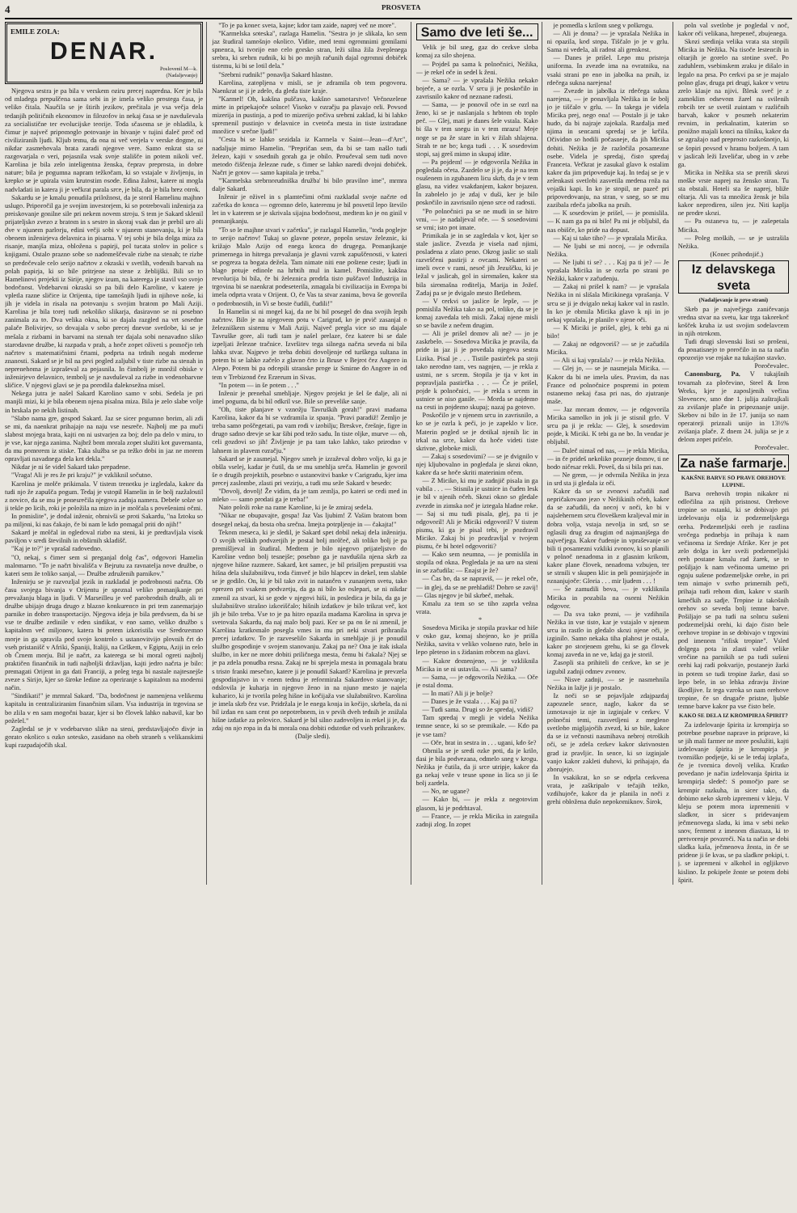4 PROSVETA
EMILE ZOLA:
DENAR.
Poslovenil M—k.
(Nadaljevanje)
Njegova sestra je pa bila v verskem oziru precej napredna. Ker je bila od mladega prepuščena sama sebi in je imela veliko prostega časa, je veliko čitala. Naučila se je štirih jezikov, prečitala je vsa večja dela tedanjih političnih ekonomov in filozofov in nekaj časa se je navduševala za socialistične ter evolucijske teorije. Toda sčasoma se je ohladila, k čimur je največ pripomoglo potovanje in bivanje v tujini daleč proč od civiliziranih ljudi. Kljub temu, da ona ni več verjela v verske dogme, ni nikdar zasmehovala brata zaradi njegove vere. Samo enkrat sta se razgovarjala o veri, pojasnila vsak svoje stališče in potem nikoli več. Karolina je bila zelo inteligentna ženska, čeprav preprosta, in dobre nature; bila je pogumna napram težkočam, ki so vstajale v življenju, in krepko se je upirala vsim krutostim osode. Edina žalost, katere ni mogla nadvladati in katera ji je večkrat parala srce, je bila, da je bila brez otrok.
Sakardu se je kmalu ponudila priložnost, da je storil Hamelinu majhno uslugo. Priporočil ga je svojim investorjem, ki so potrebovali inženirja za preiskovanje gonilne sile pri nekem novem stroju. S tem je Sakard sklenil prijateljsko zvezo z bratom in s sestro in skoraj vsak dan je prebil uro ali dve v njunem parlorju, edini večji sobi v njunem stanovanju, ki je bila obenem inženirjeva delavnica in pisarna. V tej sobi je bila dolga miza za risanje, manjša miza, obložena s papirji, pol tucata stolov in police s knjigami. Ostalo prazno sobe so nadomeščevale rizbe na stenah; te rizbe so predočevale celo serijo načrtov z okraski v svetlih, vodenih barvah na polah papirja, ki so bile pritrjene na stene z žeblijški. Bili so to Hamelinovi projekti iz Sirije, njegov izum, na katerega je stavil vso svojo bodočnost. Vodebarvni okraski so pa bili delo Karoline, v katere je vpletla razne sličice iz Orijenta, tipe tamošnjih ljudi in njihove noše, ki jih je videla in risala na potovanju s svojim bratom po Mali Aziji. Karolina je bila torej tudi nekoliko slikarja, dasiravno se ni posebno zanimala za to. Dva velika okna, ki so dajala razgled na vrt sosedne palače Bolivirjev, so dovajala v sobo precej dnevne svetlobe, ki se je mešala z rizbami in barvami na stenah ter dajala sobi nenavadno sliko starodavne družbe, ki razpada v prah, a hoče zopet oživeti s pomočjo teh načrtov s matematičnimi črtami, podprta na trdnih nogah moderne znanosti. Sakard se je bil na prvi pogled zaljubil v tiste rizbe na stenah in neprenehoma je izpraševal za pojasnila. In čimbolj je množil obiske v inženirjevo delavnico, tembolj se je navduševal za rizbe in vodenobarvne sličice. V njegovi glavi se je pa porodila dalekosežna misel.
Nekega jutra je našel Sakard Karolino samo v sobi. Sedela je pri manjši mizi, ki je bila obenem njena pisalna miza. Bila je zelo slabe volje in brskala po nekih listinah.
"Slabo nama gre, gospod Sakard. Jaz se sicer pogumno borim, ali zdi se mi, da naenkrat prihajajo na naju vse nesreče. Najbolj me pa muči slabost mojega brata, kajti on ni ustvarjen za boj; delo pa delo v miru, to je vse, kar njega zanima. Najbrž bom morala zopet služiti kot guvernanta, da mu pomorem iz stiske. Taka služba se pa težko dobi in jaz ne morem opravljati navadnega dela kot dekla."
Nikdar je ni še videl Sakard tako prepadene.
"Vraga! Ali je res že pri kraju?" je vzkliknil sočutno.
Karolina je molče prikimala. V tistem trenotku je izgledala, kakor da tudi njo že zapušča pogum. Tedaj je vstopil Hamelin in še bolj razžalostil z novico, da se mu je ponesrečila njegova zadnja namera. Debele solze so ji tekle po licih, roki je položila na mizo in je molčala s povešenimi očmi.
In pomislite", je dodal inženir, obrnivši se proti Sakardu, "na Iztoku so pa miljoni, ki nas čakajo, če bi nam le kdo pomagal priti do njih!"
Sakard je molčal in ogledoval rizbo na steni, ki je predtavljala visok paviljon v sredi številnih in obširnih skladišč.
"Kaj je to?" je vprašal radovedno.
"O, nekaj, s čimer sem si preganjal dolg čas", odgovori Hamelin malomarno. "To je načrt bivališča v Bejrutu za ravnatelja nove družbe, o kateri sem že toliko sanjal, — Družbe združenih parnikov."
Inženirju se je razvozljal jezik in razkladal je podrobnosti načrta. Ob času svojega bivanja v Orijentu je spoznal veliko pomanjkanje pri prevažanju blaga in ljudi. V Marseilleu je več parobrodnih družb, ali te družbe ubijajo druga drugo z blazno konkurenco in pri tem zanemarjajo parnike in dobro transportacijo. Njegova ideja je bila predvsem, da bi se vse te družbe zedinile v eden sindikat, v eno samo, veliko družbo s kapitalom več miljonov, katera bi potem izkoristila vse Sredozemno morje in ga spravila pod svojo kontrolo s ustanovitvijo plovnih črt do vseh pristanišč v Afriki, Španiji, Italiji, na Grškem, v Egiptu, Aziji in celo ob Črnem morju. Bil je načrt, za katerega se bi moral ogreti najbolj praktičen finančnik in tudi najboljši državljan, kajti jedro načrta je bilo: premagati Orijent in ga dati Franciji, a poleg tega bi nastale najtesnejše zveze s Sirijo, kjer so široke ledine za operiranje s kapitalom na moderni način.
"Sindikati!" je mrmral Sakard. "Da, bodočnost je namenjena velikemu kapitalu in centraliziranim finančnim silam. Vsa industrija in trgovina se bo zlila v en sam mogočni bazar, kjer si bo človek lahko nabavil, kar bo poželel."
Zagledal se je v vodebarvno sliko na steni, predstavljajočo divje in gorato okolico s ozko sotesko, zasidano na obeh straneh s velikanskimi kupi razpadajočih skal.
"To je pa konec sveta, kajne; kdor tam zaide, naprej več ne more".
"Karmelska soteska", razlaga Hamelin. "Sestra jo je slikala, ko sem jaz študiral tamošnjo okolico. Vidite, med temi ogromnimi gomilami spnenca, ki tvorijo eno celo gorsko stran, leži silna žila žveplenega srebra, ki srebrn rudnik, ki bi po mojih računih dajal ogromni dobiček tistemu, ki bi se lotil dela."
"Srebrni rudnik!" ponavlja Sakard hlastno.
Karolina, zatopljena v misli, se je zdramila ob tem pogovoru. Naenkrat se ji je zdelo, da gleda tiste kraje.
"Karmel! Oh, kakšna puščava, kakšno samotarstvo! Večnozelene mirte in pripekajoče solnce! Visoko v ozračju pa plavajo orli. Povsod mizerija in pustinja, a pod to mizerijo počiva srebrni zaklad, ki bi lahko spremenil pustinjo v delavnice in cvetoča mesta in tiste izstradane množice v srečne ljudi!"
"Cesta bi se lahko sezidala iz Karmela v Saint—Jean—d'Arc", nadaljuje mirno Hamelin. "Prepričan sem, da bi se tam našlo tudi železo, kajti v sosednih gorah ga je obilo. Proučeval sem tudi novo metodo čiščenja železne rude, s čimer se lahko naredi dvojni dobiček. Načrt je gotov — samo kapitala je treba."
"'Karmelska srebrnorudniška družba' bi bilo pravilno ime", mrmra dalje Sakard.
Inženir je oživel in s plamtečimi očmi razkladal svoje načrte od začetka do konca — ogromno delo, kateremu je bil posvetil lepo število let in v katerem se je skrivala sijajna bodočnost, medtem ko je on ginil v pomanjkanju.
"To so le majhne stvari v začetku", je razlagal Hamelin, "toda poglejte to serijo načrtov! Tukaj so glavne poteze, popoln sestav železnic, ki križajo Malo Azijo od enega konca do drugega. Pomanjkanje primernega in hitrega prevažanja je glavni vzrok zapuščenosti, v kateri se pogreza ta bogata dežela. Tam nimate niti ene poštene ceste; ljudi in blago potuje edinole na hrbtih mul in kamel. Pomislite, kakšna revolucija bi bila, če bi železnica prodrla tisto puščavo! Industrija in trgovina bi se naenkrat podeseterila, zmagala bi civilizacija in Evropa bi imela odprta vrata v Orijent. O, če Vas ta stvar zanima, bova še govorila o podrobnostih, in Vi se boste čudili, čudili!"
In Hamelin si ni mogel kaj, da ne bi bil posegel do dna svojih lepih načrtov. Bilo je na njegovem potu v Carigrad, ko je prvič zasanjal o železniškem sistemu v Mali Aziji. Največ pregla vice so mu dajale Tavruške gore, ali tudi tam je našel prelaze, čez katere bi se dale izpeljati železne tračnice. Izvršitev tega silnega načrta seveda ni bila lahka stvar. Najprvo je treba dobiti dovoljenje od turškega sultana in potem bi se lahko začelo z glavno črto iz Bruse v Bejrot čez Angoro in Alepo. Potem bi pa odcepili stranske proge iz Smirne do Angore in od tem v Trebizond čez Erzerum in Sivas.
"In potem — in še potem . . ."
Inženir je prenehal smehljaje. Njegov projekt je šel še dalje, ali ni imel poguma, da bi bil odkril vse. Bile so prevelike sanje.
"Oh, tiste planjave v vznožju Tavruških gorah!" pravi madama Karolina, kakor da bi se vzdramila iz spanja. "Pravi paradiž! Zemljo je treba samo poščegetati, pa vam rodi v izobilju; Breskve, črešnje, figre in drugo sadno drevje se kar šibi pod težo sadu. In tiste oljke, murve — oh, celi gozdovi so jih! Življenje je pa tam tako lahko, tako prirodno v lahnem in plavem ozračju."
Sakard se je zasmejal. Njegov smeh je izraževal dobro voljo, ki ga je obšla vselej, kadar je čutil, da se mu smehlja sreča. Hamelin je govoril še o drugih projektih, posebno o ustanovitvi banke v Carigradu, kjer ima precej zaslombe, zlasti pri vezirju, a tudi mu seže Sakard v besedo:
"Dovolj, dovolj! Že vidim, da je tam zemlja, po kateri se cedi med in mleko — samo prodati ga je treba!"
Nato položi roke na rame Karoline, ki je še zmiraj sedela.
"Nikar ne obupavajte, gospa! Jaz Vas ljubim! Z Vašim bratom bom dosegel nekaj, da bosta oba srečna. Imejta potrpljenje in — čakajta!"
Tekom meseca, ki je sledil, je Sakard spet dobil nekaj dela inženirju. O svojih velikih podvzetjih je postal bolj molčeč, ali toliko bolj je pa premišljeval in študiral. Medtem je bilo njegovo prijateljstvo do Karoline vedno bolj tesnejše; posebno ga je navdušila njena skrb za njegove hišne razmere. Sakard, kot samec, je bil prisiljen prepustiti vsa hišna dela služabništvu, toda čimveč je bilo hlapcev in dekel, tem slabše se je godilo. On, ki je bil tako zvit in natančen v zunanjem svetu, tako oprezen pri vsakem podvzetju, da ga ni bilo ko oslepari, se ni nikdar zmenil za stvari, ki se gode v njegovi hiši, in posledica je bila, da ga je služabništvo strašno izkoriščalo; hišnih izdatkov je bilo trikrat več, kot jih je bilo treba. Vse to je pa hitro opazila madama Karolina in sprva je svetovala Sakardu, da naj malo bolj pazi. Ker se pa on še ni zmenil, je Karolina kratkomalo posegla vmes in mu pri neki stvari prihranila precej izdatkov. To je razveselilo Sakarda in smehljaje ji je ponudil službo gospodinje v svojem stanovanju. Zakaj pa ne? Ona je itak iskala službo, in ker ne more dobiti priličnega mesta, čemu bi čakala? Njej se je pa zdela ponudba resna. Zakaj ne bi sprejela mesta in pomagala bratu s tristo franki mesečno, katere ji je ponudil Sakard? Karolina je prevzela gospodinjstvo in v enem tednu je reformirala Sakardovo stanovanje; odslovila je kuharja in njegovo ženo in na njuno mesto je najela kuharico, ki je tvorila poleg hišne in kočijaža vse služabništvo. Karolina je imela skrb čez vse. Pridržala je le enega konja in kočijo, skrbela, da ni bil izdan en sam cent po nepotrebnem, in v prvih dveh tednih je znižala hišne izdatke za polovico. Sakard je bil silno zadovoljen in rekel ji je, da zdaj on njo ropa in da bi morala ona dobiti odstotke od vseh prihrankov.
(Dalje sledi).
Samo dve leti še...
Velik je bil sneg, gaz do cerkve sloba komaj za silo shojena.
— Pojdeš pa sama k polnočnici, Nežika, — je rekel oče in sedel k ženi.
— Sama? — je vprašala Nežika nekako boječe, a se ozrla. V srcu ji je poskočilo in zavrisnilo kakor od neznane radosti.
— Sama, — je ponovil oče in se ozrl na ženo, ki se je naslanjala s hrbtom ob toplo peč. — Glej, mati je danes šele vstala. Kako bi šla v tem snegu in v tem mrazu! Moje noge se pa že stare in kri v žilah shlajena. Strah te ne bo; koga tudi . . . K sosedovim stopi, saj greš mimo in skupaj idite.
— Pa pojdem! — je odgovorila Nežika in pogledala očeta. Zazdelo se ji je, da je na tem osušenem in zgubanem licu skrb, da je v tem glasu, na videz vsakdanjem, kakor bojazen. In zabolelo jo je zdaj v duši, ker je bilo poskočilo in zavrisnilo njeno srce od radosti.
"Po polnočnici pa se ne mudi in se hitro vrni, — je nadaljeval oče. — S sosedovimi se vrni; isto pot imate.
Primikala je in se zagledala v kot, kjer so stale jaslice. Zvezda je visela nad njimi, posladena z zlato peno. Okrog jaslic so stali razvrščeni pastirji z ovcami. Nekateri so imeli ovce v rami, nesoč jih Jezuščku, ki je ležal v jaslicah, gol in siromašen, kakor sta bila siromašna roditelja, Marija in Jožef. Zadaj pa se je dvigalo mesto Betlehem.
— V cerkvi so jaslice še lepše, — je pomislila Nežika tako na pol, toliko, da se je komaj zavedala teh misli. Zakaj njene misli so se bavile z nečem drugim.
— Ali je prišel domov ali ne? — jo je zaskrbelo. — Sosedova Micika je pravila, da pride in jaz ji je povedala njegova sestra Lizika. Pisal je . . . Tistile pastirček pa stoji tako nerodno tam, ves nagnjen, — je rekla z ustmi, ne s srcem. Stopila je tja v kot in popravljala pastirčka . . . — Če je prišel, pojde k polnočnici, — je rekla s srcem in ustnice se niso ganile. — Morda se najdemo na cesti in pojdemo skupaj; nazaj pa gotovo.
Poskočilo je v njenem srcu in zavrisnilo, a ko se je ozrla k peči, jo je zapeklo v lice. Materin pogled se je dotikal njenih lic in trkal na srce, kakor da hoče videti tiste skrivne, globoke misli.
— Zakaj s sosedovimi? — se je dvignilo v njej kljubovalno in pogledala je skozi okno, kakor da se hoče skriti materinim očem.
— Z Miciko, ki mu je zadnjič pisala in ga vabila . . . — Stisnila je ustnice in čuden lesk je bil v njenih očeh. Skozi okno so gledale zvezde in zimska noč je iztegala hladne roke. — Saj si mu tudi pisala, glej, pa ti je odgovoril! Ali je Miciki odgovoril? V tistem pismu, ki ga je pisal tebi, je pozdravil Miciko. Zakaj bi jo pozdravljal v tvojem pismu, če bi hotel odgovoriti?
— Kako sem neumna, — je pomislila in stopila od okna. Pogledala je na uro na steni in se začudila: — Enajst je že?
— Čas bo, da se napraviš, — je rekel oče, — in glej, da se ne prehladiš! Dobro se zavij! — Glas njegov je bil skrbeč, mehak.
Kmalu za tem so se tiho zaprla vežna vrata.
*
Sosedova Micika je stopila pravkar od hiše v osko gaz, komaj shojeno, ko je prišla Nežika, savita v veliko volneno ruto, belo in lepo pleteno in s židanim robcem na glavi.
— Kakor domenjeno, — je vzkliknila Micika in se ni ustavila. — Ali sama?
— Sama, — je odgovorila Nežika. — Oče je ostal doma.
— In mati? Ali ji je bolje?
— Danes je že vstala . . . Kaj pa ti?
— Tudi sama. Drugi so že spredaj, vidiš?
Tam spredaj v megli je videla Nežika temne sence, ki so se premikale. — Kdo pa je vse tam?
— Oče, brat in sestra in . . . ugani, kdo še?
Obrnila se je sredi ozke poti, da je krilo, dasi je bila podvezana, odmelo sneg v krogu. Nežika je čutila, da ji srce utripje, kakor da ga nekaj veže v tesne spone in lica so ji še bolj zardela.
— No, ne ugane?
— Kako bi, — je rekla z negotovim glasom, ki je podrhtaval.
— France, — je rekla Micika in zategnila zadnji zlog. In zopet
je pomedla s krilom sneg v polkrogu.
— Ali je doma? — je vprašala Nežika in ni opazila, kod stopa. Tiščalo jo je v grlu. Sama ni vedela, ali radost ali grenkost.
— Danes je prišel. Lepo mu pristoja uniforma. In zvezde ima na ovratniku, na vsaki strani po eno in jabolka na prsih, iz rdečega sukna narejena!
— Zvezde in jabolka iz rdečega sukna narejena, — je ponavljala Nežika in še bolj jo je tiščalo v grlu. — In takega je videla Micika prej, nego ona! — Postalo ji je tako hudo, da bi najraje zajokala. Razdalja med njima in sencami spredaj se je krčila. Očividno so hodili počasneje, da jih Micika dohiti. Nežika je že razločila posamezne osebe. Videla je spredaj, čisto spredaj Franceta. Večkrat je zasukal glavo k ostalim kakor da jim pripoveduje kaj. In tedaj se je v zelenkasti svetlobi zasvetila medena roža na vojaški kapi. In ko je stopil, ne pazeč pri pripovedovanju, na stran, v sneg, so se mu zazibala rdeča jabolka na prsih.
— K sosedovim je prišel, — je pomislila. — K nam ga pa ni bilo! Pa mi je obljubil, da nas obišče, ko pride na dopust.
— Kaj si tako tiho? — je vprašala Micika.
— Ne ljubi se mi nocoj, — je odvrnila Nežika.
— Ne ljubi ti se? . . . Kaj pa ti je? — Je vprašala Micika in se ozrla po strani po Nežiki, kakor v začudenju.
— Zakaj ni prišel k nam? — je vprašala Nežika in ni slišala Micikinega vprašanja. V srcu se ji je dvigalo nekaj kakor val in rastlo. In ko je obrnila Micika glavo k nji in jo nekaj vprašala, je planilo v njene oči.
— K Miciki je prišel, glej, k tebi ga ni bilo!
— Zakaj ne odgovoriš? — se je začudila Micika.
— Ali si kaj vprašala? — je rekla Nežika.
— Glej jo, — se je nasmejala Micika. — Kakor da bi ne imela ušes. Pravim, da nas France od polnočnice pospremi in potem ostanemo nekaj časa pri nas, do zjutranje maše.
— Jaz moram domov, — je odgovorila Micika samolko in jok ji je stisnil grlo. V srcu pa ji je rekla: — Glej, k sosedovim pojde, k Miciki. K tebi ga ne bo. In vendar je obljubil.
— Daleč nimaš od nas, — je rekla Micika, — in če prideš nekoliko pozneje domov, ti ne bodo ničesar rekli. Poveš, da si bila pri nas.
— Ne grem, — je odvrnila Nežika in jeza in srd sta ji gledala iz oči.
Kakor da so se zvonovi začudili nad nepričakovano jezo v Nežikinih očeh, kakor da se začudili, da nocoj v noči, ko bi v najslehernem srcu človeškem kraljeval mir in dobra volja, vstaja nevolja in srd, so se oglasili drug za drugim od najmanjšega do največjega. Kakor čudenje in vpraševanje so bili ti posamezni vzkliki zvonov, ki so planili v polnoč nenadoma in z glasnim krikom, kakor plane človek, nenadoma vzbujen, ter se strnili v skupen klic in peli pomirjajoče in oznanjujoče: Gloria . . . mir ljudem . . . !
— Še zamudili bova, — je vzkliknila Micika in pozabila na osorni Nežikin odgovor.
— Da sva tako pozni, — je vzdihnila Nežika in vse tisto, kar je vstajalo v njenem srcu in rastlo in gledalo skozi njene oči, je izginilo. Samo nekaka tiha plahost je ostala, kakor po storjenem grehu, ki se ga človek komaj zaveda in ne ve, kdaj ga je storil.
Zasopli sta prihiteli do cerkve, ko se je izgubil zadnji odmev zvonov.
— Nisve zadnji, — se je nasmehnila Nežika in lažje ji je postalo.
Iz noči so se pojavljale zdajpazdaj zapoznele sence, naglo, kakor da se izmotavajo iz nje in izginjale v cerkev. V polnočni temi, razsvetljeni z meglenо svetlobo migljajočih zvezd, ki so bile, kakor da se iz večnosti nasmihava nebroj otroških oči, se je zdela cerkev kakor skrivnosten grad iz pravljic. In sence, ki so izginjale vanjo kakor zakleti duhovi, ki prihajajo, da zborujejo.
In vsakikrat, ko so se odprla cerkvena vrata, je zaškripalo v tečajih težko, vzdihujoče, kakor da je planila in noči z grehi obložena dušo nepokorniknov. Širok,
poln val svetlobe je pogledal v noč, kakor oči velikana, hrepeneč, zbujenega.
Skozi sredinja velika vrata sta stopili Micika in Nežika. Na tisoče lestencih in oltarjih je gorelo na stotine sveč. Po zaduhlem, vsebinskem zraku je dišalo in legalo na prsa. Po cerkvi pa se je majalo polno glav, druga pri drugi, kakor v vetru zrelo klasje na njivi. Blesk sveč je z zamoklim odsevom žarel na svilenih robcih ter se svetil zuintam v različnih barvah, kakor v posmeh nekaterim revnim, in perkalnatim, katerim so ponižno majali konci na tilniku, kakor da se zgražajo nad prepros­to razkošnotjo, ki se šopiri povsod v hramu božjem. A tam v jaslicah leži Izveličar, ubog in v zebe ga.
Micika in Nežika sta se prerili skozi moške vrste naprej na žensko stran. Tu sta obstali. Hoteli sta še naprej, bliže oltarja. Ali vas ta množica žensk je bila kakor neprodiren, silen jez. Niti kaplja ne prodre skozi.
— Pa ostaneva tu, — je zašepetala Micika.
— Poleg moških, — se je ustrašila Nežika.
(Konec prihodnjič.)
Iz delavskega sveta
(Nadaljevanje iz prve strani)
Skeb pa je največjega zaničevanja vredna stvar na svetu, kar trga takorekoč košček kruha iz ust svojim sodelavcem in njih otrokom.
Tudi drugi slovenski listi so prošeni, da ponatisnejo to poročilo in na ta način opozorijo vse rojake na tukajšno stavko.
Poročevalec.
Canonsburg, Pa. V tukajšnih tovarnah za pločevino, Steel & Iron Works, kjer je zaposljenih večina Slovencev, smo dne 1. julija zaštrajkali za zvišanje plače in pripoznanje unije. Skebov ni bilo in že 17. junija so nam operatorji priznali unijo in 13½% zvišanja plače. Z dnem 24. julija se je z delom zopet pričelo.
Poročevalec.
Za naše farmarje.
KAKŠNE BARVE SO PRAVE OREHOVE LUPINE.
Barva orehovih tropin nikakor ni odločilna za njih pristnost. Orehove tropine so ostanki, ki se dobivajo pri izdelovanju olja iz podzemeljskega oreha. Podzemeljski oreh je rastlina vročega podnebja in prihaja k nam večinoma iz Srednje Afrike. Ker je pot zelo dolga in ker sveži podzemeljski oreh postane kmalu rad žarek, se to pošiljajo k nam večinoma umetno pri ognju sušene podzemeljske orehe, in pri tem nimajo v svrho primernih peči, prihaja tudi rehom dim, kakor v starih kmečkih za sadje. Tropine iz takošnih orehov so seveda bolj temne barve. Pošiljajo se pa tudi na solncu sušeni podzemeljski orehi, ki dajo čisto bele orehove tropine in se dobivajo v trgovini pod imenom "rifisk tropine". Vsled dolgega pota in zlasti valed velike vročine na parnikih se pa tudi sušeni orehi kaj radi pokvarijo, postanejo žarki in potem so tudi tropine žarke, dasi so lepo bele, in so lehka zdravju živine škodljive. Iz tega vzroka so nam orehove tropine, če so drugače pristne, ljubše temne barve kakor pa vse čisto bele.
KAKO SE DELA IZ KROMPIRJA ŠPIRIT?
Za izdelovanje špirita iz krompirja so potrebne posebne naprave in priprave, ki se jih mali farmer ne more poslužiti, kajti izdelovanje špirita je krompirja je tvorniško podjetje, ki se le tedaj izplača, če je tvornica dovolj velika. Kratko povedano je način izdelovanja špirita iz krompirja sledeč: S pomočjo pare se krompir razkuha, in sicer tako, da dobimo neko skrob izpremeni v kleju. V kleju se potem mora izpremeniti v sladkor, in sicer s pridevanjem ječmenovega sladu, ki ima v sebi neko snov, ferment z imenom diastaza, ki to pretvorenje povzroči. Na ta način se dobi sladka kaša, ječmenova žonta, in če se pridene ji še kvas, se pa sladkor pokipi, t. j. se izpremeni v alkohol in ogljikovo kislino. Iz pokipele žonte se potem dobi špirit.